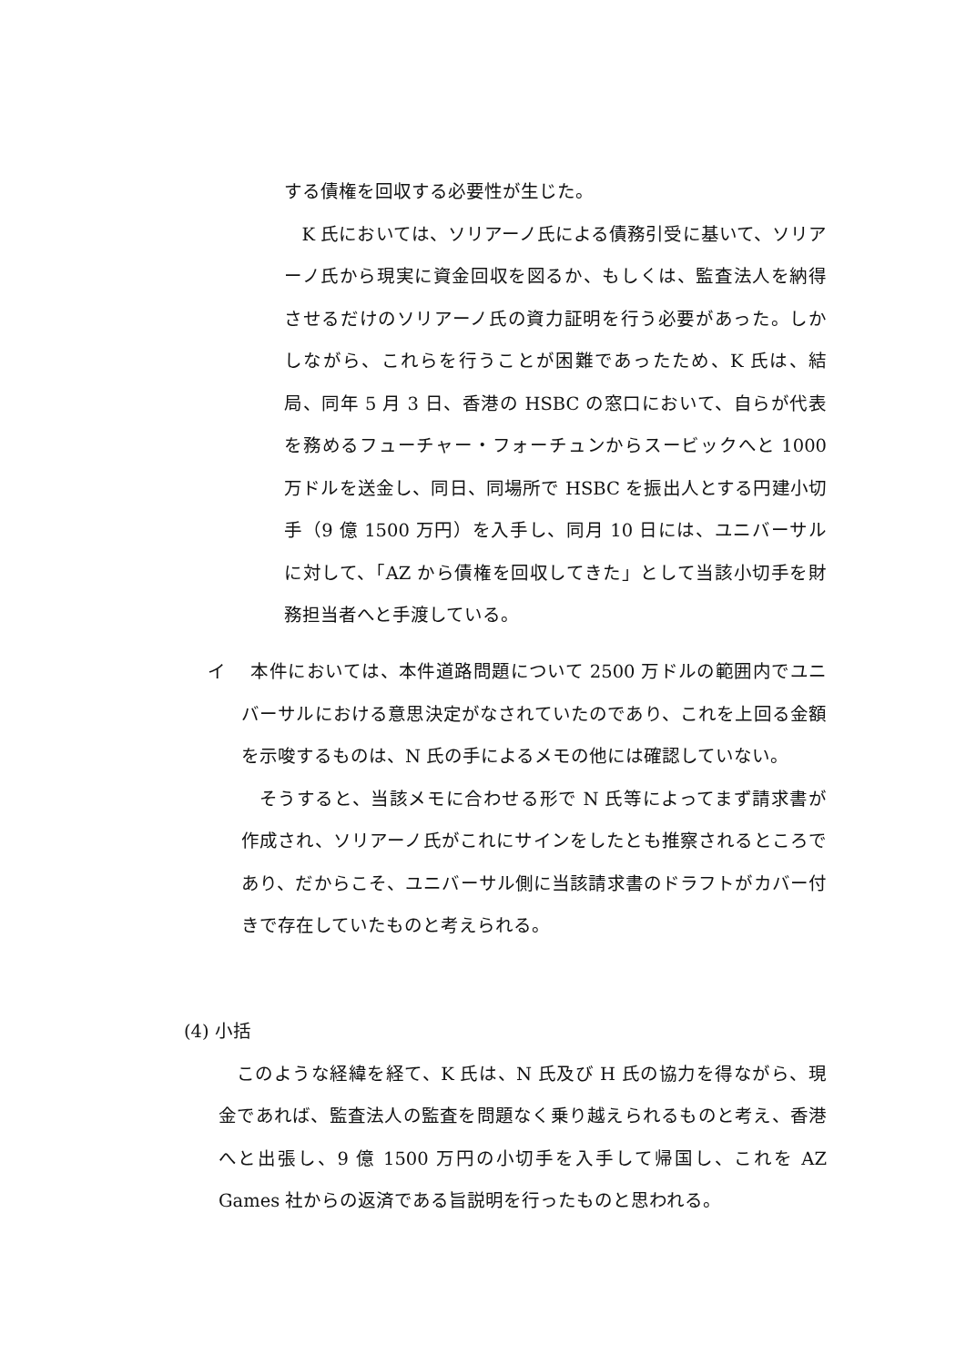する債権を回収する必要性が生じた。
K 氏においては、ソリアーノ氏による債務引受に基いて、ソリアーノ氏から現実に資金回収を図るか、もしくは、監査法人を納得させるだけのソリアーノ氏の資力証明を行う必要があった。しかしながら、これらを行うことが困難であったため、K 氏は、結局、同年 5 月 3 日、香港の HSBC の窓口において、自らが代表を務めるフューチャー・フォーチュンからスービックへと 1000 万ドルを送金し、同日、同場所で HSBC を振出人とする円建小切手（9 億 1500 万円）を入手し、同月 10 日には、ユニバーサルに対して、「AZ から債権を回収してきた」として当該小切手を財務担当者へと手渡している。
イ　 本件においては、本件道路問題について 2500 万ドルの範囲内でユニバーサルにおける意思決定がなされていたのであり、これを上回る金額を示唆するものは、N 氏の手によるメモの他には確認していない。
そうすると、当該メモに合わせる形で N 氏等によってまず請求書が作成され、ソリアーノ氏がこれにサインをしたとも推察されるところであり、だからこそ、ユニバーサル側に当該請求書のドラフトがカバー付きで存在していたものと考えられる。
(4) 小括
このような経緯を経て、K 氏は、N 氏及び H 氏の協力を得ながら、現金であれば、監査法人の監査を問題なく乗り越えられるものと考え、香港へと出張し、9 億 1500 万円の小切手を入手して帰国し、これを AZ Games 社からの返済である旨説明を行ったものと思われる。